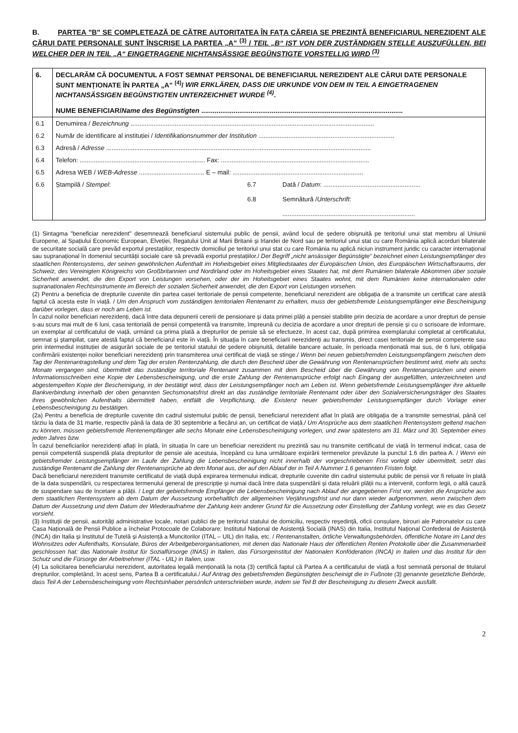B. PARTEA "B" SE COMPLETEAZĂ DE CĂTRE AUTORITATEA ÎN FAȚA CĂREIA SE PREZINTĂ BENEFICIARUL NEREZIDENT ALE CĂRUI DATE PERSONALE SUNT ÎNSCRISE LA PARTEA „A” <sup>(3)</sup> / TEIL „B“ IST VON DER ZUSTÄNDIGEN STELLE AUSZUFÜLLEN, BEI WELCHER DER IN TEIL „A“ EINGETRAGENE NICHTANSÄSSIGE BEGÜNSTIGTE VORSTELLIG WIRD <sup>(3)</sup>
| 6. | DECLARĂM CĂ DOCUMENTUL A FOST SEMNAT PERSONAL DE BENEFICIARUL NEREZIDENT ALE CĂRUI DATE PERSONALE SUNT MENȚIONATE ÎN PARTEA „A” <sup>(4)</sup>/ WIR ERKLÄREN, DASS DIE URKUNDE VON DEM IN TEIL A EINGETRAGENEN NICHTANSÄSSIGEN BEGÜNSTIGTEN UNTERZEICHNET WURDE <sup>(4)</sup> . NUME BENEFICIAR/ Name des Begünstigten .......................................................................................................... | | |
| 6.1 | Denumirea / Bezeichnung .......................................................................................................................................... | | |
| 6.2 | Număr de identificare al instituției / Identifikationsnummer der Institution ............................................................................. | | |
| 6.3 | Adresă / Adresse ...................................................................................................................................................... | | |
| 6.4 | Telefon: ....................................................................... Fax: .................................................................................... | | |
| 6.5 | Adresa WEB / WEB-Adresse ..................................... E – mail: .......................................................................... | | |
| 6.6 | Ștampilă / Stempel : | 6.7 6.8 | Dată / Datum : ....................................................... Semnătură / Unterschrift : ........................................................................... |
(1) Sintagma "beneficiar nerezident" desemnează beneficiarul sistemului public de pensii, având locul de ședere obișnuită pe teritoriul unui stat membru al Uniunii Europene, al Spațiului Economic European, Elveției, Regatului Unit al Marii Britanii și Irlandei de Nord sau pe teritoriul unui stat cu care România aplică acorduri bilaterale de securitate socială care prevăd exportul prestațiilor, respectiv domiciliul pe teritoriul unui stat cu care România nu aplică niciun instrument juridic cu caracter internațional sau supranațional în domeniul securității sociale care să prevadă exportul prestațiilor./ Der Begriff „nicht ansässiger Begünstigte“ bezeichnet einen Leistungsempfänger des staatlichen Rentensystems, der seinen gewöhnlichen Aufenthalt im Hoheitsgebiet eines Mitgliedstaates der Europäischen Union, des Europäischen Wirtschaftsraums, der Schweiz, des Vereinigten Königreichs von Großbritannien und Nordirland oder im Hoheitsgebiet eines Staates hat, mit dem Rumänien bilaterale Abkommen über soziale Sicherheit anwendet, die den Export von Leistungen vorsehen, oder der im Hoheitsgebiet eines Staates wohnt, mit dem Rumänien keine internationalen oder supranationalen Rechtsinstrumente im Bereich der sozialen Sicherheit anwendet, die den Export von Leistungen vorsehen.
(2) Pentru a beneficia de drepturile cuvenite din partea casei teritoriale de pensii competente, beneficiarul nerezident are obligația de a transmite un certificat care atestă faptul că acesta este în viață. / Um den Anspruch vom zuständigen territorialen Rentenamt zu erhalten, muss der gebietsfremde Leistungsempfänger eine Bescheinigung darüber vorlegen, dass er noch am Leben ist.
În cazul noilor beneficiari nerezidenți, dacă între data depunerii cererii de pensionare și data primei plăți a pensiei stabilite prin decizia de acordare a unor drepturi de pensie s-au scurs mai mult de 6 luni, casa teritorială de pensii competentă va transmite, împreună cu decizia de acordare a unor drepturi de pensie și cu o scrisoare de informare, un exemplar al certificatului de viață, urmând ca prima plată a drepturilor de pensie să se efectueze, în acest caz, după primirea exemplarului completat al certificatului, semnat și ștampilat, care atestă faptul că beneficiarul este în viață. În situația în care beneficiarii nerezidenți au transmis, direct casei teritoriale de pensii competente sau prin intermediul instituției de asigurări sociale de pe teritoriul statului de ședere obișnuită, detaliile bancare actuale, în perioada menționată mai sus, de 6 luni, obligația confirmării existenței noilor beneficiari nerezidenți prin transmiterea unui certificat de viață se stinge./ Wenn bei neuen gebietsfremden Leistungsempfängern zwischen dem Tag der Rentenantragstellung und dem Tag der ersten Rentenzahlung, die durch den Bescheid über die Gewährung von Rentenansprüchen bestimmt wird, mehr als sechs Monate vergangen sind, übermittelt das zuständige territoriale Rentenamt zusammen mit dem Bescheid über die Gewährung von Rentenansprüchen und einem Informationsschreiben eine Kopie der Lebensbescheinigung, und die erste Zahlung der Rentenansprüche erfolgt nach Eingang der ausgefüllten, unterzeichneten und abgestempelten Kopie der Bescheinigung, in der bestätigt wird, dass der Leistungsempfänger noch am Leben ist. Wenn gebietsfremde Leistungsempfänger ihre aktuelle Bankverbindung innerhalb der oben genannten Sechsmonatsfrist direkt an das zuständige territoriale Rentenamt oder über den Sozialversicherungsträger des Staates ihres gewöhnlichen Aufenthalts übermittelt haben, entfällt die Verpflichtung, die Existenz neuer gebietsfremder Leistungsempfänger durch Vorlage einer Lebensbescheinigung zu bestätigen.
(2a) Pentru a beneficia de drepturile cuvenite din cadrul sistemului public de pensii, beneficiarul nerezident aflat în plată are obligația de a transmite semestrial, până cel târziu la data de 31 martie, respectiv până la data de 30 septembrie a fiecărui an, un certificat de viață./ Um Ansprüche aus dem staatlichen Rentensystem geltend machen zu können, müssen gebietsfremde Rentenempfänger alle sechs Monate eine Lebensbescheinigung vorlegen, und zwar spätestens am 31. März und 30. September eines jeden Jahres bzw.
În cazul beneficiarilor nerezidenți aflați în plată, în situația în care un beneficiar nerezident nu prezintă sau nu transmite certificatul de viață în termenul indicat, casa de pensii competentă suspendă plata drepturilor de pensie ale acestuia, începând cu luna următoare expirării termenelor prevăzute la punctul 1.6 din partea A. / Wenn ein gebietsfremder Leistungsempfänger im Laufe der Zahlung die Lebensbescheinigung nicht innerhalb der vorgeschriebenen Frist vorlegt oder übermittelt, setzt das zuständige Rentenamt die Zahlung der Rentenansprüche ab dem Monat aus, der auf den Ablauf der in Teil A Nummer 1.6 genannten Fristen folgt.
Dacă beneficiarul nerezident transmite certificatul de viață după expirarea termenului indicat, drepturile cuvenite din cadrul sistemului public de pensii vor fi reluate în plată de la data suspendării, cu respectarea termenului general de prescripție și numai dacă între data suspendării și data reluării plății nu a intervenit, conform legii, o altă cauză de suspendare sau de încetare a plății. / Legt der gebietsfremde Empfänger die Lebensbescheinigung nach Ablauf der angegebenen Frist vor, werden die Ansprüche aus dem staatlichen Rentensystem ab dem Datum der Aussetzung vorbehaltlich der allgemeinen Verjährungsfrist und nur dann wieder aufgenommen, wenn zwischen dem Datum der Aussetzung und dem Datum der Wiederaufnahme der Zahlung kein anderer Grund für die Aussetzung oder Einstellung der Zahlung vorliegt, wie es das Gesetz vorsieht.
(3) Instituții de pensii, autorități administrative locale, notari publici de pe teritoriul statului de domiciliu, respectiv reședință, oficii consulare, birouri ale Patronatelor cu care Casa Națională de Pensii Publice a încheiat Protocoale de Colaborare: Institutul Național de Asistență Socială (INAS) din Italia, Institutul Național Confederal de Asistență (INCA) din Italia și Institutul de Tutelă și Asistență a Muncitorilor (ITAL – UIL) din Italia, etc. / Rentenanstalten, örtliche Verwaltungsbehörden, öffentliche Notare im Land des Wohnsitzes oder Aufenthalts, Konsulate, Büros der Arbeitgeberorganisationen, mit denen das Nationale Haus der öffentlichen Renten Protokolle über die Zusammenarbeit geschlossen hat: das Nationale Institut für Sozialfürsorge (INAS) in Italien, das Fürsorgeinstitut der Nationalen Konföderation (INCA) in Italien und das Institut für den Schutz und die Fürsorge der Arbeitnehmer (ITAL - UIL) in Italien, usw.
(4) La solicitarea beneficiarului nerezident, autoritatea legală menționată la nota (3) certifică faptul că Partea A a certificatului de viață a fost semnată personal de titularul drepturilor, completând, în acest sens, Partea B a certificatului./ Auf Antrag des gebietsfremden Begünstigten bescheinigt die in Fußnote (3) genannte gesetzliche Behörde, dass Teil A der Lebensbescheinigung vom Rechtsinhaber persönlich unterschrieben wurde, indem sie Teil B der Bescheinigung zu diesem Zweck ausfüllt.
2